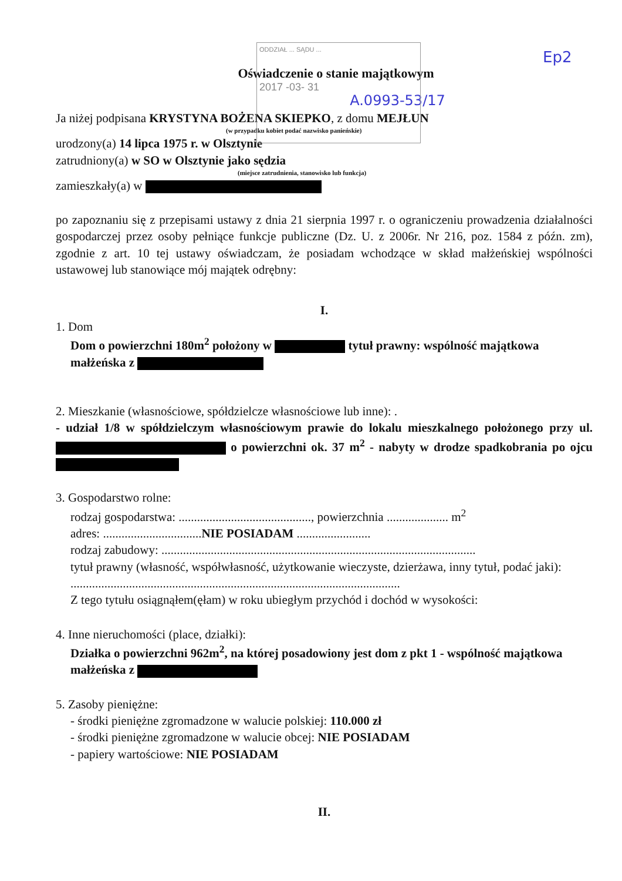ODDZIAŁ ... SĄDU ...
2017 -03- 31
Ep2
Oświadczenie o stanie majątkowym
A.0993-53/17
Ja niżej podpisana KRYSTYNA BOŻENA SKIEPKO, z domu MEJŁUN
(w przypadku kobiet podać nazwisko panieńskie)
urodzony(a) 14 lipca 1975 r. w Olsztynie
zatrudniony(a) w SO w Olsztynie jako sędzia
(miejsce zatrudnienia, stanowisko lub funkcja)
zamieszkały(a) w
po zapoznaniu się z przepisami ustawy z dnia 21 sierpnia 1997 r. o ograniczeniu prowadzenia działalności gospodarczej przez osoby pełniące funkcje publiczne (Dz. U. z 2006r. Nr 216, poz. 1584 z późn. zm), zgodnie z art. 10 tej ustawy oświadczam, że posiadam wchodzące w skład małżeńskiej wspólności ustawowej lub stanowiące mój majątek odrębny:
I.
1. Dom
Dom o powierzchni 180m<sup>2</sup> położony w tytuł prawny: wspólność majątkowa małżeńska z
2. Mieszkanie (własnościowe, spółdzielcze własnościowe lub inne): .
- udział 1/8 w spółdzielczym własnościowym prawie do lokalu mieszkalnego położonego przy ul. o powierzchni ok. 37 m<sup>2</sup> - nabyty w drodze spadkobrania po ojcu
3. Gospodarstwo rolne:
rodzaj gospodarstwa: ..........................................., powierzchnia .................... m<sup>2</sup>
adres: ................................NIE POSIADAM ........................
rodzaj zabudowy: ......................................................................................................
tytuł prawny (własność, współwłasność, użytkowanie wieczyste, dzierżawa, inny tytuł, podać jaki): ...........................................................................................................
Z tego tytułu osiągnąłem(ęłam) w roku ubiegłym przychód i dochód w wysokości:
4. Inne nieruchomości (place, działki):
Działka o powierzchni 962m<sup>2</sup>, na której posadowiony jest dom z pkt 1 - wspólność majątkowa małżeńska z
5. Zasoby pieniężne:
- środki pieniężne zgromadzone w walucie polskiej: 110.000 zł
- środki pieniężne zgromadzone w walucie obcej: NIE POSIADAM
- papiery wartościowe: NIE POSIADAM
II.